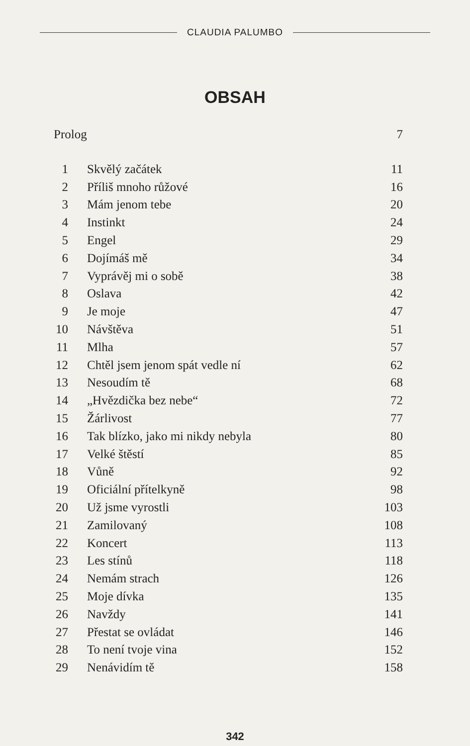CLAUDIA PALUMBO
OBSAH
Prolog 7
| 1 | Skvělý začátek | 11 |
| 2 | Příliš mnoho růžové | 16 |
| 3 | Mám jenom tebe | 20 |
| 4 | Instinkt | 24 |
| 5 | Engel | 29 |
| 6 | Dojímáš mě | 34 |
| 7 | Vyprávěj mi o sobě | 38 |
| 8 | Oslava | 42 |
| 9 | Je moje | 47 |
| 10 | Návštěva | 51 |
| 11 | Mlha | 57 |
| 12 | Chtěl jsem jenom spát vedle ní | 62 |
| 13 | Nesoudím tě | 68 |
| 14 | „Hvězdička bez nebe“ | 72 |
| 15 | Žárlivost | 77 |
| 16 | Tak blízko, jako mi nikdy nebyla | 80 |
| 17 | Velké štěstí | 85 |
| 18 | Vůně | 92 |
| 19 | Oficiální přítelkyně | 98 |
| 20 | Už jsme vyrostli | 103 |
| 21 | Zamilovaný | 108 |
| 22 | Koncert | 113 |
| 23 | Les stínů | 118 |
| 24 | Nemám strach | 126 |
| 25 | Moje dívka | 135 |
| 26 | Navždy | 141 |
| 27 | Přestat se ovládat | 146 |
| 28 | To není tvoje vina | 152 |
| 29 | Nenávidím tě | 158 |
342